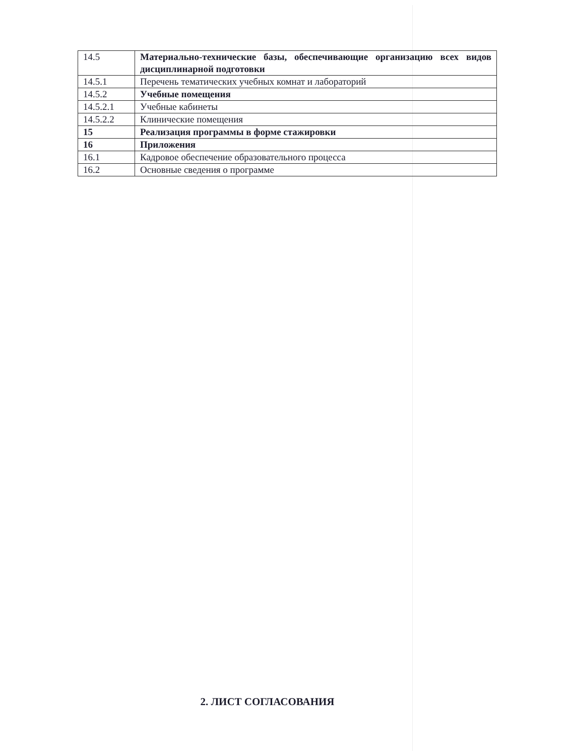| 14.5 | Материально-технические базы, обеспечивающие организацию всех видов дисциплинарной подготовки |
| 14.5.1 | Перечень тематических учебных комнат и лабораторий |
| 14.5.2 | Учебные помещения |
| 14.5.2.1 | Учебные кабинеты |
| 14.5.2.2 | Клинические помещения |
| 15 | Реализация программы в форме стажировки |
| 16 | Приложения |
| 16.1 | Кадровое обеспечение образовательного процесса |
| 16.2 | Основные сведения о программе |
2. ЛИСТ СОГЛАСОВАНИЯ